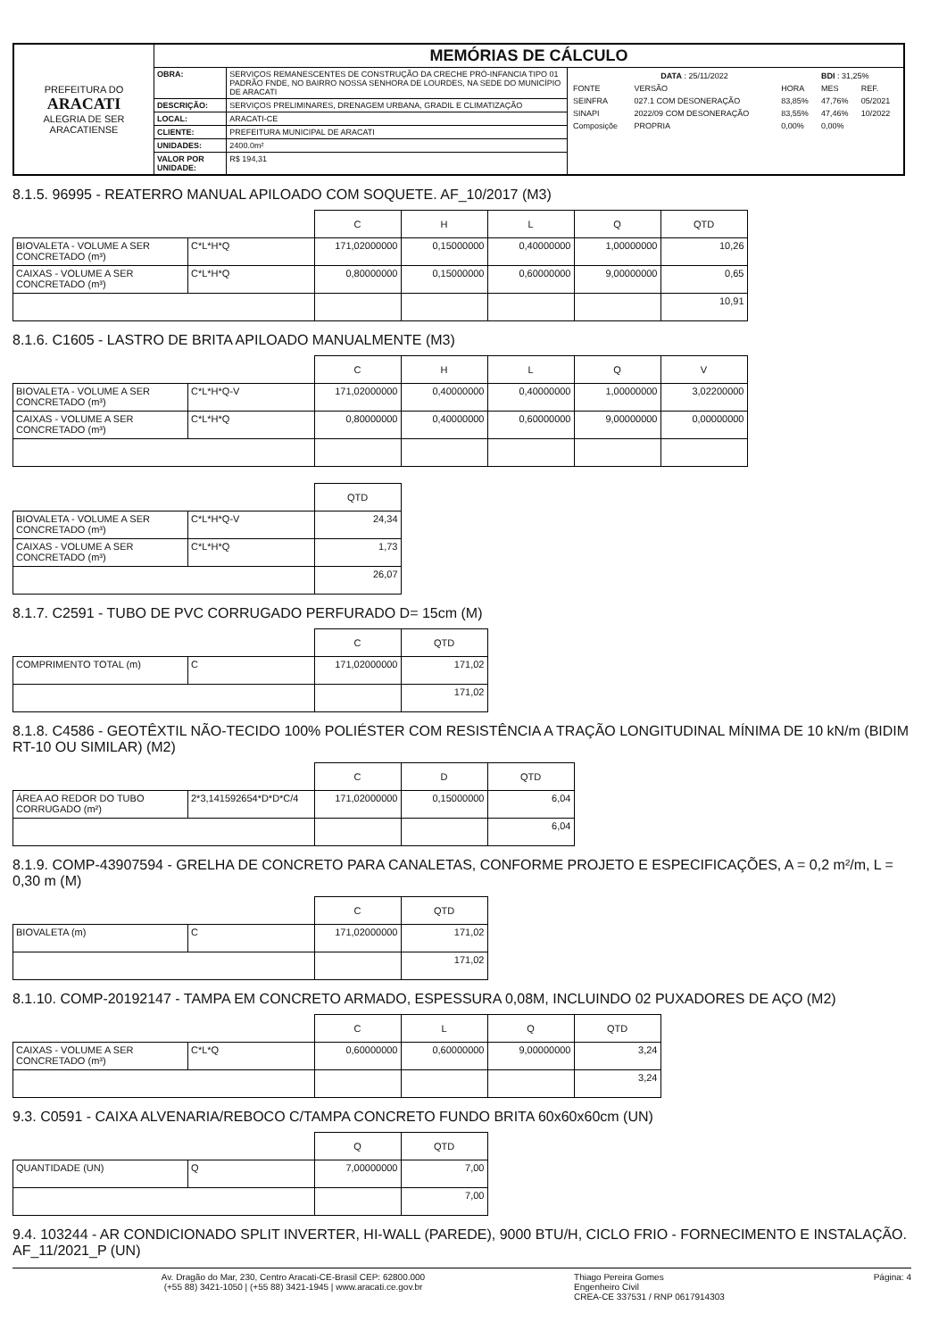| PREFEITURA DO ARACATI ALEGRIA DE SER ARACATIENSE | MEMÓRIAS DE CÁLCULO | | |
| | OBRA: | SERVIÇOS REMANESCENTES DE CONSTRUÇÃO DA CRECHE PRÓ-INFANCIA TIPO 01 PADRÃO FNDE, NO BAIRRO NOSSA SENHORA DE LOURDES, NA SEDE DO MUNICÍPIO DE ARACATI | / DATA : 25/11/2022 / / / BDI : 31,25% / / / FONTE / VERSÃO / HORA / MES / REF. / / SEINFRA / 027.1 COM DESONERAÇÃO / 83,85% / 47,76% / 05/2021 / / SINAPI / 2022/09 COM DESONERAÇÃO / 83,55% / 47,46% / 10/2022 / / Composiçõe / PROPRIA / 0,00% / 0,00% / / |
| | DESCRIÇÃO: | SERVIÇOS PRELIMINARES, DRENAGEM URBANA, GRADIL E CLIMATIZAÇÃO | |
| | LOCAL: | ARACATI-CE | |
| | CLIENTE: | PREFEITURA MUNICIPAL DE ARACATI | |
| | UNIDADES: | 2400.0m² | |
| | VALOR POR UNIDADE: | R$ 194,31 | |
8.1.5. 96995 - REATERRO MANUAL APILOADO COM SOQUETE. AF_10/2017 (M3)
| | | C | H | L | Q | QTD |
| --- | --- | --- | --- | --- | --- | --- |
| BIOVALETA - VOLUME A SER CONCRETADO (m³) | C*L*H*Q | 171,02000000 | 0,15000000 | 0,40000000 | 1,00000000 | 10,26 |
| CAIXAS - VOLUME A SER CONCRETADO (m³) | C*L*H*Q | 0,80000000 | 0,15000000 | 0,60000000 | 9,00000000 | 0,65 |
| | | | | | | 10,91 |
8.1.6. C1605 - LASTRO DE BRITA APILOADO MANUALMENTE (M3)
| | | C | H | L | Q | V |
| --- | --- | --- | --- | --- | --- | --- |
| BIOVALETA - VOLUME A SER CONCRETADO (m³) | C*L*H*Q-V | 171,02000000 | 0,40000000 | 0,40000000 | 1,00000000 | 3,02200000 |
| CAIXAS - VOLUME A SER CONCRETADO (m³) | C*L*H*Q | 0,80000000 | 0,40000000 | 0,60000000 | 9,00000000 | 0,00000000 |
| | | QTD |
| --- | --- | --- |
| BIOVALETA - VOLUME A SER CONCRETADO (m³) | C*L*H*Q-V | 24,34 |
| CAIXAS - VOLUME A SER CONCRETADO (m³) | C*L*H*Q | 1,73 |
| | | 26,07 |
8.1.7. C2591 - TUBO DE PVC CORRUGADO PERFURADO D= 15cm (M)
| | | C | QTD |
| --- | --- | --- | --- |
| COMPRIMENTO TOTAL (m) | C | 171,02000000 | 171,02 |
| | | | 171,02 |
8.1.8. C4586 - GEOTÊXTIL NÃO-TECIDO 100% POLIÉSTER COM RESISTÊNCIA A TRAÇÃO LONGITUDINAL MÍNIMA DE 10 kN/m (BIDIM RT-10 OU SIMILAR) (M2)
| | | C | D | QTD |
| --- | --- | --- | --- | --- |
| ÁREA AO REDOR DO TUBO CORRUGADO (m²) | 2*3,141592654*D*D*C/4 | 171,02000000 | 0,15000000 | 6,04 |
| | | | | 6,04 |
8.1.9. COMP-43907594 - GRELHA DE CONCRETO PARA CANALETAS, CONFORME PROJETO E ESPECIFICAÇÕES, A = 0,2 m²/m, L = 0,30 m (M)
| | | C | QTD |
| --- | --- | --- | --- |
| BIOVALETA (m) | C | 171,02000000 | 171,02 |
| | | | 171,02 |
8.1.10. COMP-20192147 - TAMPA EM CONCRETO ARMADO, ESPESSURA 0,08M, INCLUINDO 02 PUXADORES DE AÇO (M2)
| | | C | L | Q | QTD |
| --- | --- | --- | --- | --- | --- |
| CAIXAS - VOLUME A SER CONCRETADO (m³) | C*L*Q | 0,60000000 | 0,60000000 | 9,00000000 | 3,24 |
| | | | | | 3,24 |
9.3. C0591 - CAIXA ALVENARIA/REBOCO C/TAMPA CONCRETO FUNDO BRITA 60x60x60cm (UN)
| | | Q | QTD |
| --- | --- | --- | --- |
| QUANTIDADE (UN) | Q | 7,00000000 | 7,00 |
| | | | 7,00 |
9.4. 103244 - AR CONDICIONADO SPLIT INVERTER, HI-WALL (PAREDE), 9000 BTU/H, CICLO FRIO - FORNECIMENTO E INSTALAÇÃO. AF_11/2021_P (UN)
Av. Dragão do Mar, 230, Centro Aracati-CE-Brasil CEP: 62800.000
(+55 88) 3421-1050 | (+55 88) 3421-1945 | www.aracati.ce.gov.br Thiago Pereira Gomes
Engenheiro Civil
CREA-CE 337531 / RNP 0617914303 Página: 4